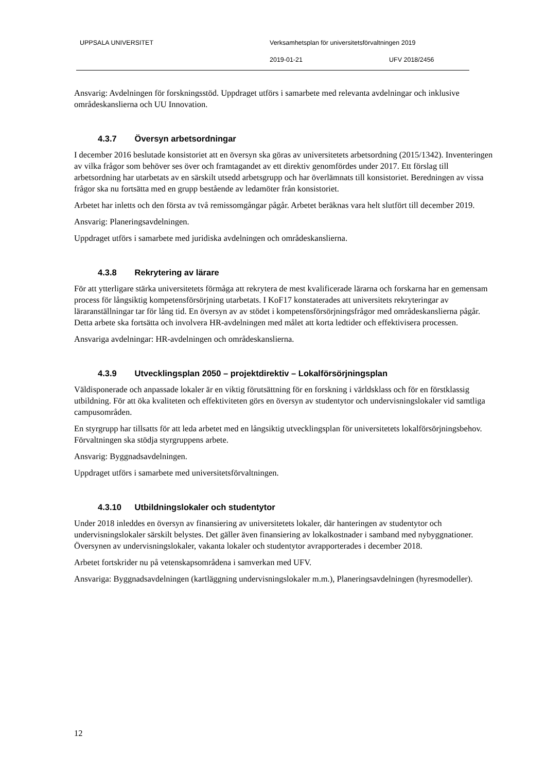UPPSALA UNIVERSITET
Verksamhetsplan för universitetsförvaltningen 2019
2019-01-21 UFV 2018/2456
Ansvarig: Avdelningen för forskningsstöd. Uppdraget utförs i samarbete med relevanta avdelningar och inklusive områdeskanslierna och UU Innovation.
4.3.7 Översyn arbetsordningar
I december 2016 beslutade konsistoriet att en översyn ska göras av universitetets arbetsordning (2015/1342). Inventeringen av vilka frågor som behöver ses över och framtagandet av ett direktiv genomfördes under 2017. Ett förslag till arbetsordning har utarbetats av en särskilt utsedd arbetsgrupp och har överlämnats till konsistoriet. Beredningen av vissa frågor ska nu fortsätta med en grupp bestående av ledamöter från konsistoriet.
Arbetet har inletts och den första av två remissomgångar pågår. Arbetet beräknas vara helt slutfört till december 2019.
Ansvarig: Planeringsavdelningen.
Uppdraget utförs i samarbete med juridiska avdelningen och områdeskanslierna.
4.3.8 Rekrytering av lärare
För att ytterligare stärka universitetets förmåga att rekrytera de mest kvalificerade lärarna och forskarna har en gemensam process för långsiktig kompetensförsörjning utarbetats. I KoF17 konstaterades att universitets rekryteringar av läraranställningar tar för lång tid. En översyn av av stödet i kompetensförsörjningsfrågor med områdeskanslierna pågår. Detta arbete ska fortsätta och involvera HR-avdelningen med målet att korta ledtider och effektivisera processen.
Ansvariga avdelningar: HR-avdelningen och områdeskanslierna.
4.3.9 Utvecklingsplan 2050 – projektdirektiv – Lokalförsörjningsplan
Väldisponerade och anpassade lokaler är en viktig förutsättning för en forskning i världsklass och för en förstklassig utbildning. För att öka kvaliteten och effektiviteten görs en översyn av studentytor och undervisningslokaler vid samtliga campusområden.
En styrgrupp har tillsatts för att leda arbetet med en långsiktig utvecklingsplan för universitetets lokalförsörjningsbehov. Förvaltningen ska stödja styrgruppens arbete.
Ansvarig: Byggnadsavdelningen.
Uppdraget utförs i samarbete med universitetsförvaltningen.
4.3.10 Utbildningslokaler och studentytor
Under 2018 inleddes en översyn av finansiering av universitetets lokaler, där hanteringen av studentytor och undervisningslokaler särskilt belystes. Det gäller även finansiering av lokalkostnader i samband med nybyggnationer. Översynen av undervisningslokaler, vakanta lokaler och studentytor avrapporterades i december 2018.
Arbetet fortskrider nu på vetenskapsområdena i samverkan med UFV.
Ansvariga: Byggnadsavdelningen (kartläggning undervisningslokaler m.m.), Planeringsavdelningen (hyresmodeller).
12